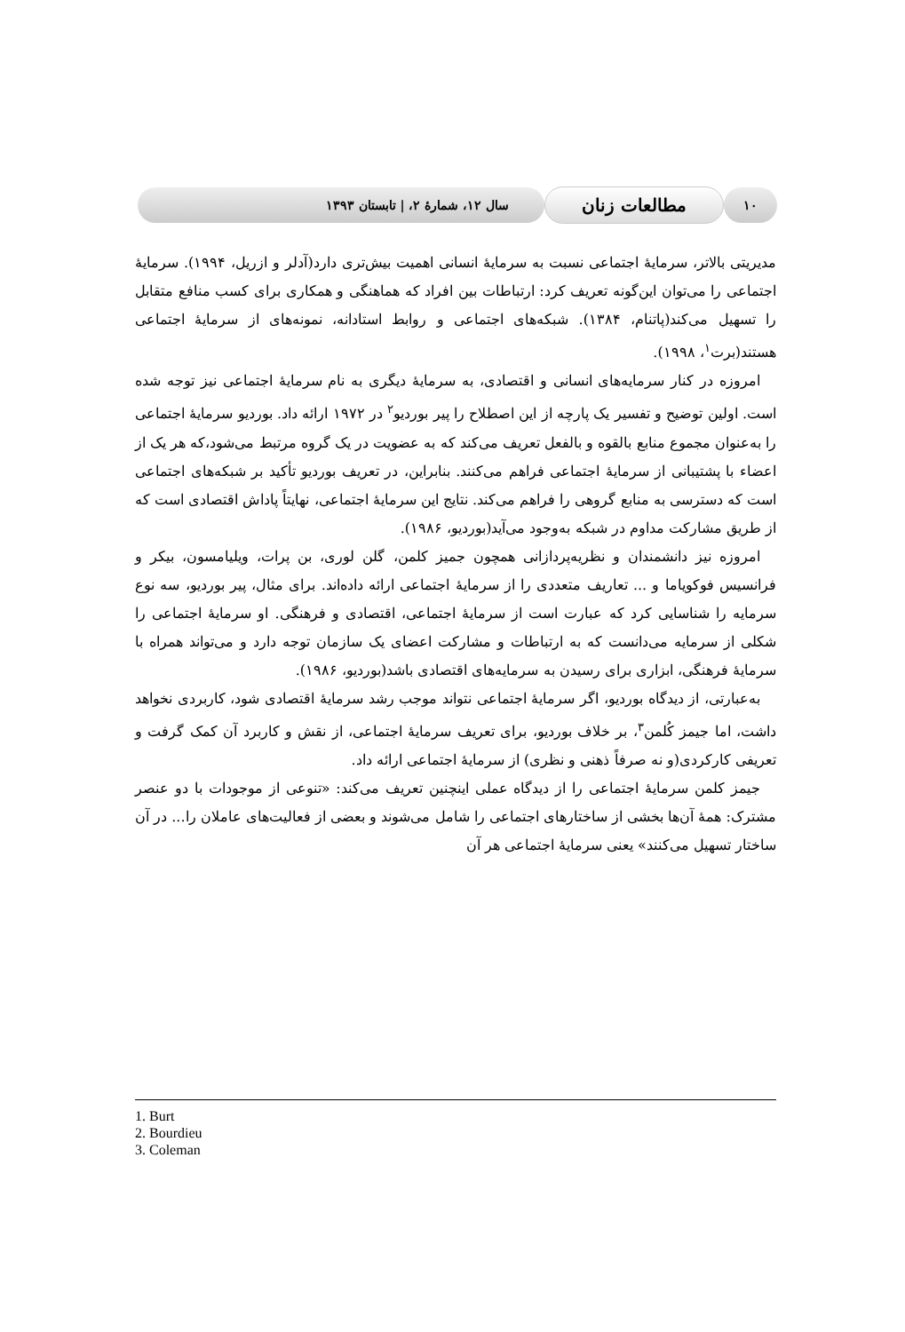۱۰
مطالعات زنان
سال ۱۲، شمارهٔ ۲، | تابستان ۱۳۹۳
مدیریتی بالاتر، سرمایهٔ اجتماعی نسبت به سرمایهٔ انسانی اهمیت بیش‌تری دارد(آدلر و ازریل، ۱۹۹۴). سرمایهٔ اجتماعی را می‌توان این‌گونه تعریف کرد: ارتباطات بین افراد که هماهنگی و همکاری برای کسب منافع متقابل را تسهیل می‌کند(پاتنام، ۱۳۸۴). شبکه‌های اجتماعی و روابط استادانه، نمونه‌های از سرمایهٔ اجتماعی هستند(برت<sup>۱</sup>، ۱۹۹۸).
امروزه در کنار سرمایه‌های انسانی و اقتصادی، به سرمایهٔ دیگری به نام سرمایهٔ اجتماعی نیز توجه شده است. اولین توضیح و تفسیر یک پارچه از این اصطلاح را پیر بوردیو<sup>۲</sup> در ۱۹۷۲ ارائه داد. بوردیو سرمایهٔ اجتماعی را به‌عنوان مجموع منابع بالقوه و بالفعل تعریف می‌کند که به عضویت در یک گروه مرتبط می‌شود،که هر یک از اعضاء با پشتیبانی از سرمایهٔ اجتماعی فراهم می‌کنند. بنابراین، در تعریف بوردیو تأکید بر شبکه‌های اجتماعی است که دسترسی به منابع گروهی را فراهم می‌کند. نتایج این سرمایهٔ اجتماعی، نهایتاً پاداش اقتصادی است که از طریق مشارکت مداوم در شبکه به‌وجود می‌آید(بوردیو، ۱۹۸۶).
امروزه نیز دانشمندان و نظریه‌پردازانی همچون جمیز کلمن، گلن لوری، بن پرات، ویلیامسون، بیکر و فرانسیس فوکویاما و ... تعاریف متعددی را از سرمایهٔ اجتماعی ارائه داده‌اند. برای مثال، پیر بوردیو، سه نوع سرمایه را شناسایی کرد که عبارت است از سرمایهٔ اجتماعی، اقتصادی و فرهنگی. او سرمایهٔ اجتماعی را شکلی از سرمایه می‌دانست که به ارتباطات و مشارکت اعضای یک سازمان توجه دارد و می‌تواند همراه با سرمایهٔ فرهنگی، ابزاری برای رسیدن به سرمایه‌های اقتصادی باشد(بوردیو، ۱۹۸۶).
به‌عبارتی، از دیدگاه بوردیو، اگر سرمایهٔ اجتماعی نتواند موجب رشد سرمایهٔ اقتصادی شود، کاربردی نخواهد داشت، اما جیمز کُلمن<sup>۳</sup>، بر خلاف بوردیو، برای تعریف سرمایهٔ اجتماعی، از نقش و کاربرد آن کمک گرفت و تعریفی کارکردی(و نه صرفاً ذهنی و نظری) از سرمایهٔ اجتماعی ارائه داد.
جیمز کلمن سرمایهٔ اجتماعی را از دیدگاه عملی اینچنین تعریف می‌کند: «تنوعی از موجودات با دو عنصر مشترک: همهٔ آن‌ها بخشی از ساختارهای اجتماعی را شامل می‌شوند و بعضی از فعالیت‌های عاملان را... در آن ساختار تسهیل می‌کنند» یعنی سرمایهٔ اجتماعی هر آن
1. Burt
2. Bourdieu
3. Coleman